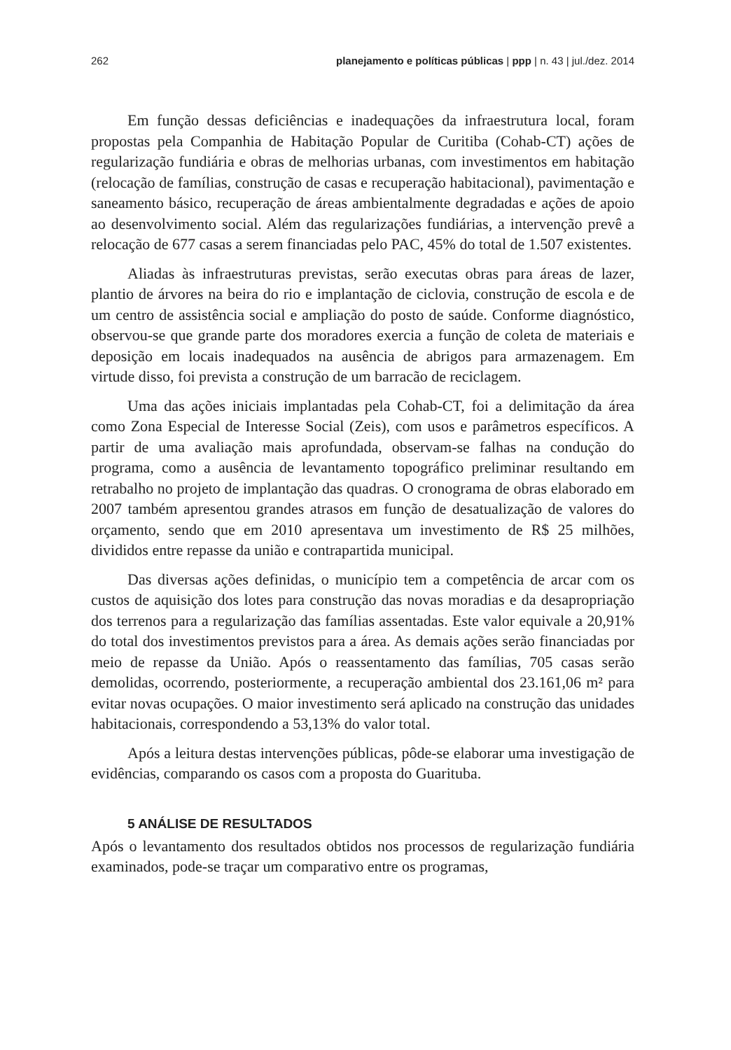262 planejamento e políticas públicas | ppp | n. 43 | jul./dez. 2014
Em função dessas deficiências e inadequações da infraestrutura local, foram propostas pela Companhia de Habitação Popular de Curitiba (Cohab-CT) ações de regularização fundiária e obras de melhorias urbanas, com investimentos em habitação (relocação de famílias, construção de casas e recuperação habitacional), pavimentação e saneamento básico, recuperação de áreas ambientalmente degradadas e ações de apoio ao desenvolvimento social. Além das regularizações fundiárias, a intervenção prevê a relocação de 677 casas a serem financiadas pelo PAC, 45% do total de 1.507 existentes.
Aliadas às infraestruturas previstas, serão executas obras para áreas de lazer, plantio de árvores na beira do rio e implantação de ciclovia, construção de escola e de um centro de assistência social e ampliação do posto de saúde. Conforme diagnóstico, observou-se que grande parte dos moradores exercia a função de coleta de materiais e deposição em locais inadequados na ausência de abrigos para armazenagem. Em virtude disso, foi prevista a construção de um barracão de reciclagem.
Uma das ações iniciais implantadas pela Cohab-CT, foi a delimitação da área como Zona Especial de Interesse Social (Zeis), com usos e parâmetros específicos. A partir de uma avaliação mais aprofundada, observam-se falhas na condução do programa, como a ausência de levantamento topográfico preliminar resultando em retrabalho no projeto de implantação das quadras. O cronograma de obras elaborado em 2007 também apresentou grandes atrasos em função de desatualização de valores do orçamento, sendo que em 2010 apresentava um investimento de R$ 25 milhões, divididos entre repasse da união e contrapartida municipal.
Das diversas ações definidas, o município tem a competência de arcar com os custos de aquisição dos lotes para construção das novas moradias e da desapropriação dos terrenos para a regularização das famílias assentadas. Este valor equivale a 20,91% do total dos investimentos previstos para a área. As demais ações serão financiadas por meio de repasse da União. Após o reassentamento das famílias, 705 casas serão demolidas, ocorrendo, posteriormente, a recuperação ambiental dos 23.161,06 m² para evitar novas ocupações. O maior investimento será aplicado na construção das unidades habitacionais, correspondendo a 53,13% do valor total.
Após a leitura destas intervenções públicas, pôde-se elaborar uma investigação de evidências, comparando os casos com a proposta do Guarituba.
5 ANÁLISE DE RESULTADOS
Após o levantamento dos resultados obtidos nos processos de regularização fundiária examinados, pode-se traçar um comparativo entre os programas,